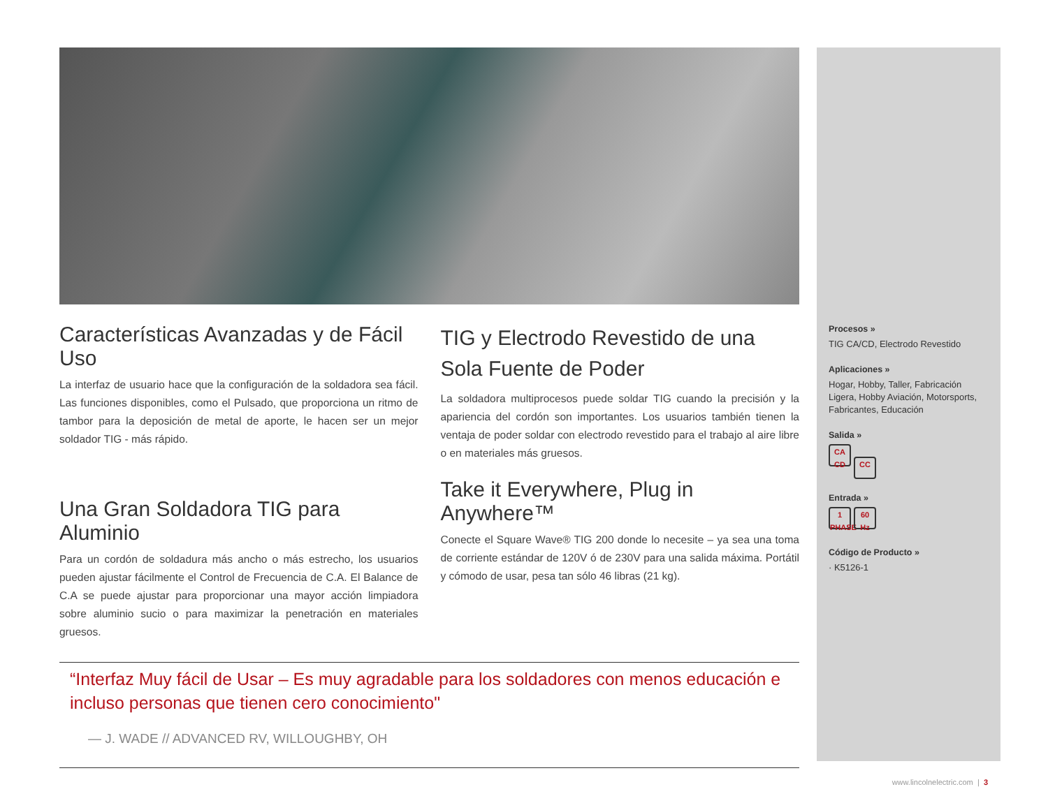Características Avanzadas y de Fácil Uso
La interfaz de usuario hace que la configuración de la soldadora sea fácil. Las funciones disponibles, como el Pulsado, que proporciona un ritmo de tambor para la deposición de metal de aporte, le hacen ser un mejor soldador TIG - más rápido.
Una Gran Soldadora TIG para Aluminio
Para un cordón de soldadura más ancho o más estrecho, los usuarios pueden ajustar fácilmente el Control de Frecuencia de C.A. El Balance de C.A se puede ajustar para proporcionar una mayor acción limpiadora sobre aluminio sucio o para maximizar la penetración en materiales gruesos.
TIG y Electrodo Revestido de una Sola Fuente de Poder
La soldadora multiprocesos puede soldar TIG cuando la precisión y la apariencia del cordón son importantes. Los usuarios también tienen la ventaja de poder soldar con electrodo revestido para el trabajo al aire libre o en materiales más gruesos.
Take it Everywhere, Plug in Anywhere™
Conecte el Square Wave® TIG 200 donde lo necesite – ya sea una toma de corriente estándar de 120V ó de 230V para una salida máxima. Portátil y cómodo de usar, pesa tan sólo 46 libras (21 kg).
“Interfaz Muy fácil de Usar – Es muy agradable para los soldadores con menos educación e incluso personas que tienen cero conocimiento"
— J. WADE // ADVANCED RV, WILLOUGHBY, OH
Procesos »
TIG CA/CD, Electrodo Revestido
Aplicaciones »
Hogar, Hobby, Taller, Fabricación Ligera, Hobby Aviación, Motorsports, Fabricantes, Educación
Salida »
CA CD CC
Entrada »
1 PHASE 60 Hz
Código de Producto »
· K5126-1
www.lincolnelectric.com | 3